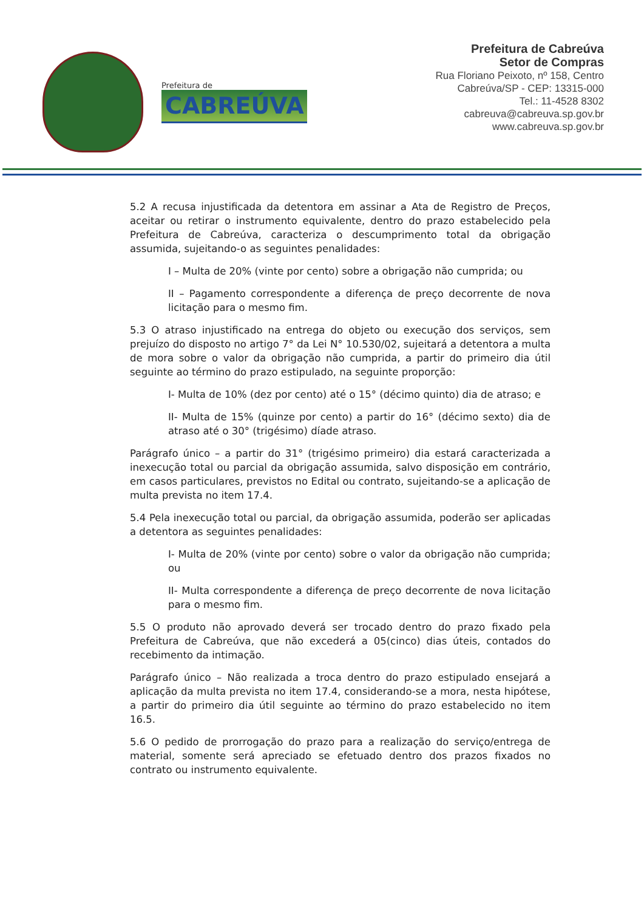Prefeitura de
CABREÚVA
Prefeitura de Cabreúva
Setor de Compras
Rua Floriano Peixoto, nº 158, Centro
Cabreúva/SP - CEP: 13315-000
Tel.: 11-4528 8302
cabreuva@cabreuva.sp.gov.br
www.cabreuva.sp.gov.br
5.2 A recusa injustificada da detentora em assinar a Ata de Registro de Preços, aceitar ou retirar o instrumento equivalente, dentro do prazo estabelecido pela Prefeitura de Cabreúva, caracteriza o descumprimento total da obrigação assumida, sujeitando-o as seguintes penalidades:
I – Multa de 20% (vinte por cento) sobre a obrigação não cumprida; ou
II – Pagamento correspondente a diferença de preço decorrente de nova licitação para o mesmo fim.
5.3 O atraso injustificado na entrega do objeto ou execução dos serviços, sem prejuízo do disposto no artigo 7° da Lei N° 10.530/02, sujeitará a detentora a multa de mora sobre o valor da obrigação não cumprida, a partir do primeiro dia útil seguinte ao término do prazo estipulado, na seguinte proporção:
I- Multa de 10% (dez por cento) até o 15° (décimo quinto) dia de atraso; e
II- Multa de 15% (quinze por cento) a partir do 16° (décimo sexto) dia de atraso até o 30° (trigésimo) díade atraso.
Parágrafo único – a partir do 31° (trigésimo primeiro) dia estará caracterizada a inexecução total ou parcial da obrigação assumida, salvo disposição em contrário, em casos particulares, previstos no Edital ou contrato, sujeitando-se a aplicação de multa prevista no item 17.4.
5.4 Pela inexecução total ou parcial, da obrigação assumida, poderão ser aplicadas a detentora as seguintes penalidades:
I- Multa de 20% (vinte por cento) sobre o valor da obrigação não cumprida; ou
II- Multa correspondente a diferença de preço decorrente de nova licitação para o mesmo fim.
5.5 O produto não aprovado deverá ser trocado dentro do prazo fixado pela Prefeitura de Cabreúva, que não excederá a 05(cinco) dias úteis, contados do recebimento da intimação.
Parágrafo único – Não realizada a troca dentro do prazo estipulado ensejará a aplicação da multa prevista no item 17.4, considerando-se a mora, nesta hipótese, a partir do primeiro dia útil seguinte ao término do prazo estabelecido no item 16.5.
5.6 O pedido de prorrogação do prazo para a realização do serviço/entrega de material, somente será apreciado se efetuado dentro dos prazos fixados no contrato ou instrumento equivalente.